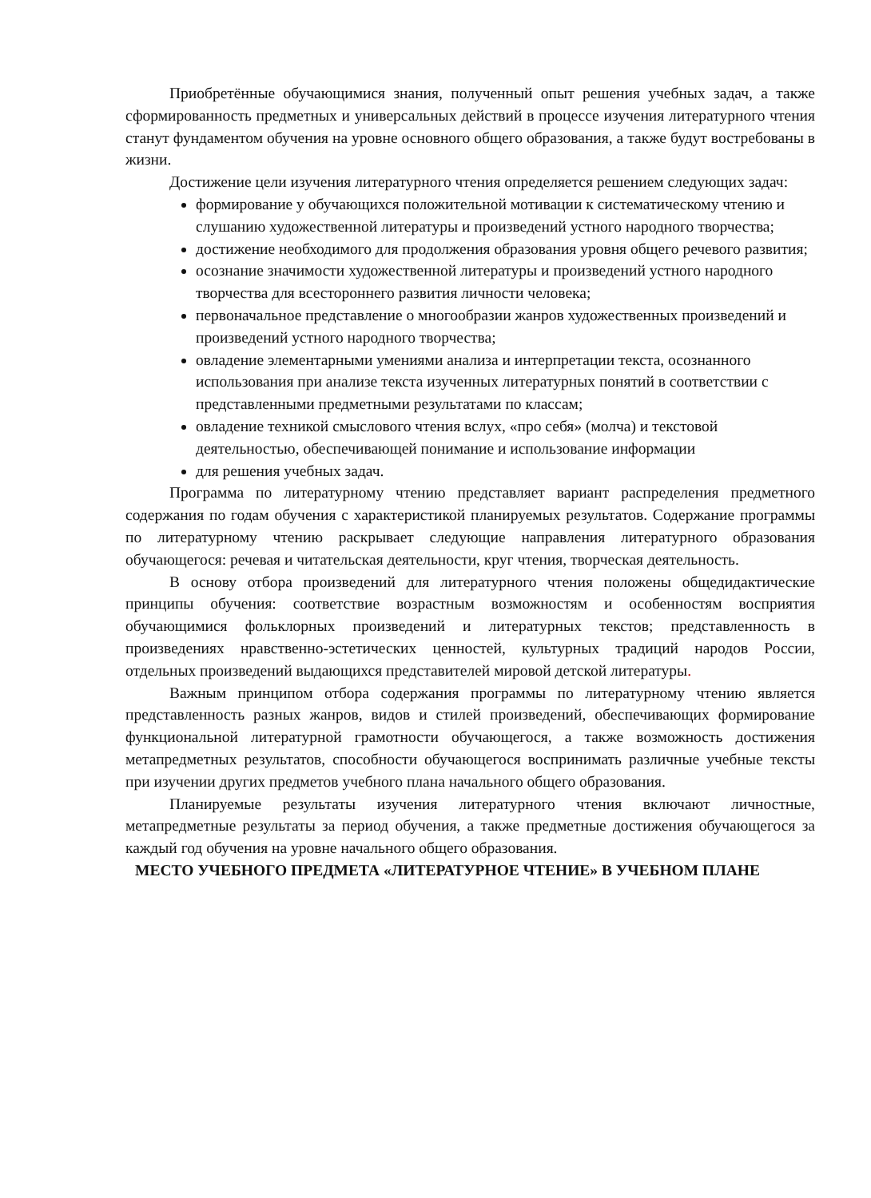Приобретённые обучающимися знания, полученный опыт решения учебных задач, а также сформированность предметных и универсальных действий в процессе изучения литературного чтения станут фундаментом обучения на уровне основного общего образования, а также будут востребованы в жизни.
Достижение цели изучения литературного чтения определяется решением следующих задач:
формирование у обучающихся положительной мотивации к систематическому чтению и слушанию художественной литературы и произведений устного народного творчества;
достижение необходимого для продолжения образования уровня общего речевого развития;
осознание значимости художественной литературы и произведений устного народного творчества для всестороннего развития личности человека;
первоначальное представление о многообразии жанров художественных произведений и произведений устного народного творчества;
овладение элементарными умениями анализа и интерпретации текста, осознанного использования при анализе текста изученных литературных понятий в соответствии с представленными предметными результатами по классам;
овладение техникой смыслового чтения вслух, «про себя» (молча) и текстовой деятельностью, обеспечивающей понимание и использование информации
для решения учебных задач.
Программа по литературному чтению представляет вариант распределения предметного содержания по годам обучения с характеристикой планируемых результатов. Содержание программы по литературному чтению раскрывает следующие направления литературного образования обучающегося: речевая и читательская деятельности, круг чтения, творческая деятельность.
В основу отбора произведений для литературного чтения положены общедидактические принципы обучения: соответствие возрастным возможностям и особенностям восприятия обучающимися фольклорных произведений и литературных текстов; представленность в произведениях нравственно-эстетических ценностей, культурных традиций народов России, отдельных произведений выдающихся представителей мировой детской литературы.
Важным принципом отбора содержания программы по литературному чтению является представленность разных жанров, видов и стилей произведений, обеспечивающих формирование функциональной литературной грамотности обучающегося, а также возможность достижения метапредметных результатов, способности обучающегося воспринимать различные учебные тексты при изучении других предметов учебного плана начального общего образования.
Планируемые результаты изучения литературного чтения включают личностные, метапредметные результаты за период обучения, а также предметные достижения обучающегося за каждый год обучения на уровне начального общего образования.
МЕСТО УЧЕБНОГО ПРЕДМЕТА «ЛИТЕРАТУРНОЕ ЧТЕНИЕ» В УЧЕБНОМ ПЛАНЕ